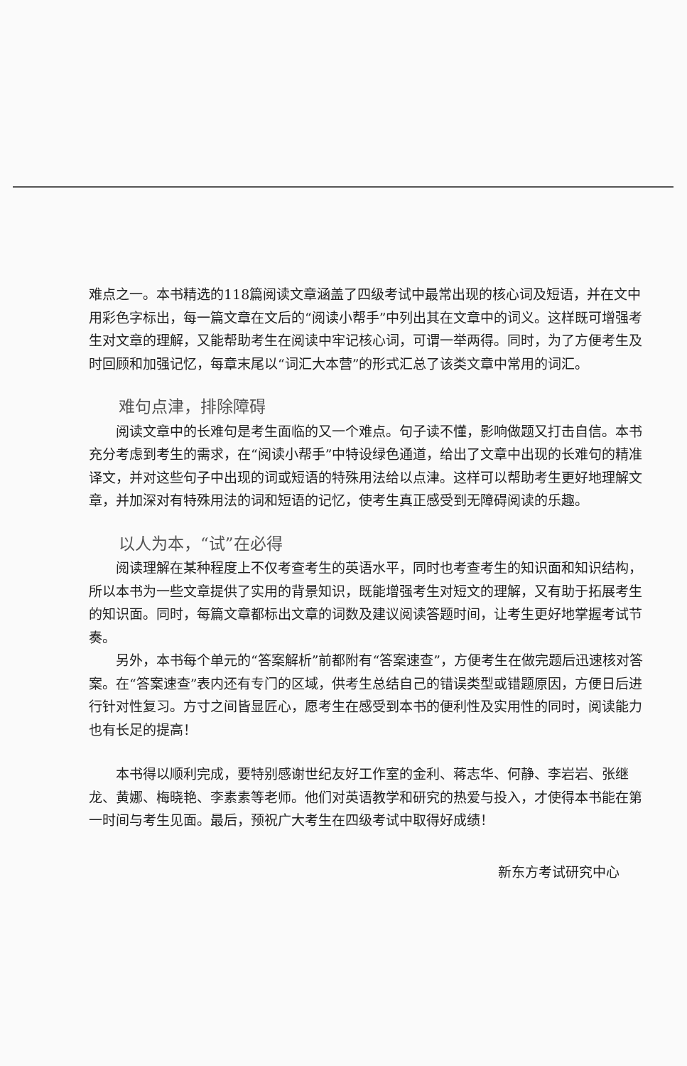难点之一。本书精选的118篇阅读文章涵盖了四级考试中最常出现的核心词及短语，并在文中用彩色字标出，每一篇文章在文后的“阅读小帮手”中列出其在文章中的词义。这样既可增强考生对文章的理解，又能帮助考生在阅读中牢记核心词，可谓一举两得。同时，为了方便考生及时回顾和加强记忆，每章末尾以“词汇大本营”的形式汇总了该类文章中常用的词汇。
难句点津，排除障碍
阅读文章中的长难句是考生面临的又一个难点。句子读不懂，影响做题又打击自信。本书充分考虑到考生的需求，在“阅读小帮手”中特设绿色通道，给出了文章中出现的长难句的精准译文，并对这些句子中出现的词或短语的特殊用法给以点津。这样可以帮助考生更好地理解文章，并加深对有特殊用法的词和短语的记忆，使考生真正感受到无障碍阅读的乐趣。
以人为本，“试”在必得
阅读理解在某种程度上不仅考查考生的英语水平，同时也考查考生的知识面和知识结构，所以本书为一些文章提供了实用的背景知识，既能增强考生对短文的理解，又有助于拓展考生的知识面。同时，每篇文章都标出文章的词数及建议阅读答题时间，让考生更好地掌握考试节奏。
另外，本书每个单元的“答案解析”前都附有“答案速查”，方便考生在做完题后迅速核对答案。在“答案速查”表内还有专门的区域，供考生总结自己的错误类型或错题原因，方便日后进行针对性复习。方寸之间皆显匠心，愿考生在感受到本书的便利性及实用性的同时，阅读能力也有长足的提高！
本书得以顺利完成，要特别感谢世纪友好工作室的金利、蒋志华、何静、李岩岩、张继龙、黄娜、梅晓艳、李素素等老师。他们对英语教学和研究的热爱与投入，才使得本书能在第一时间与考生见面。最后，预祝广大考生在四级考试中取得好成绩！
新东方考试研究中心